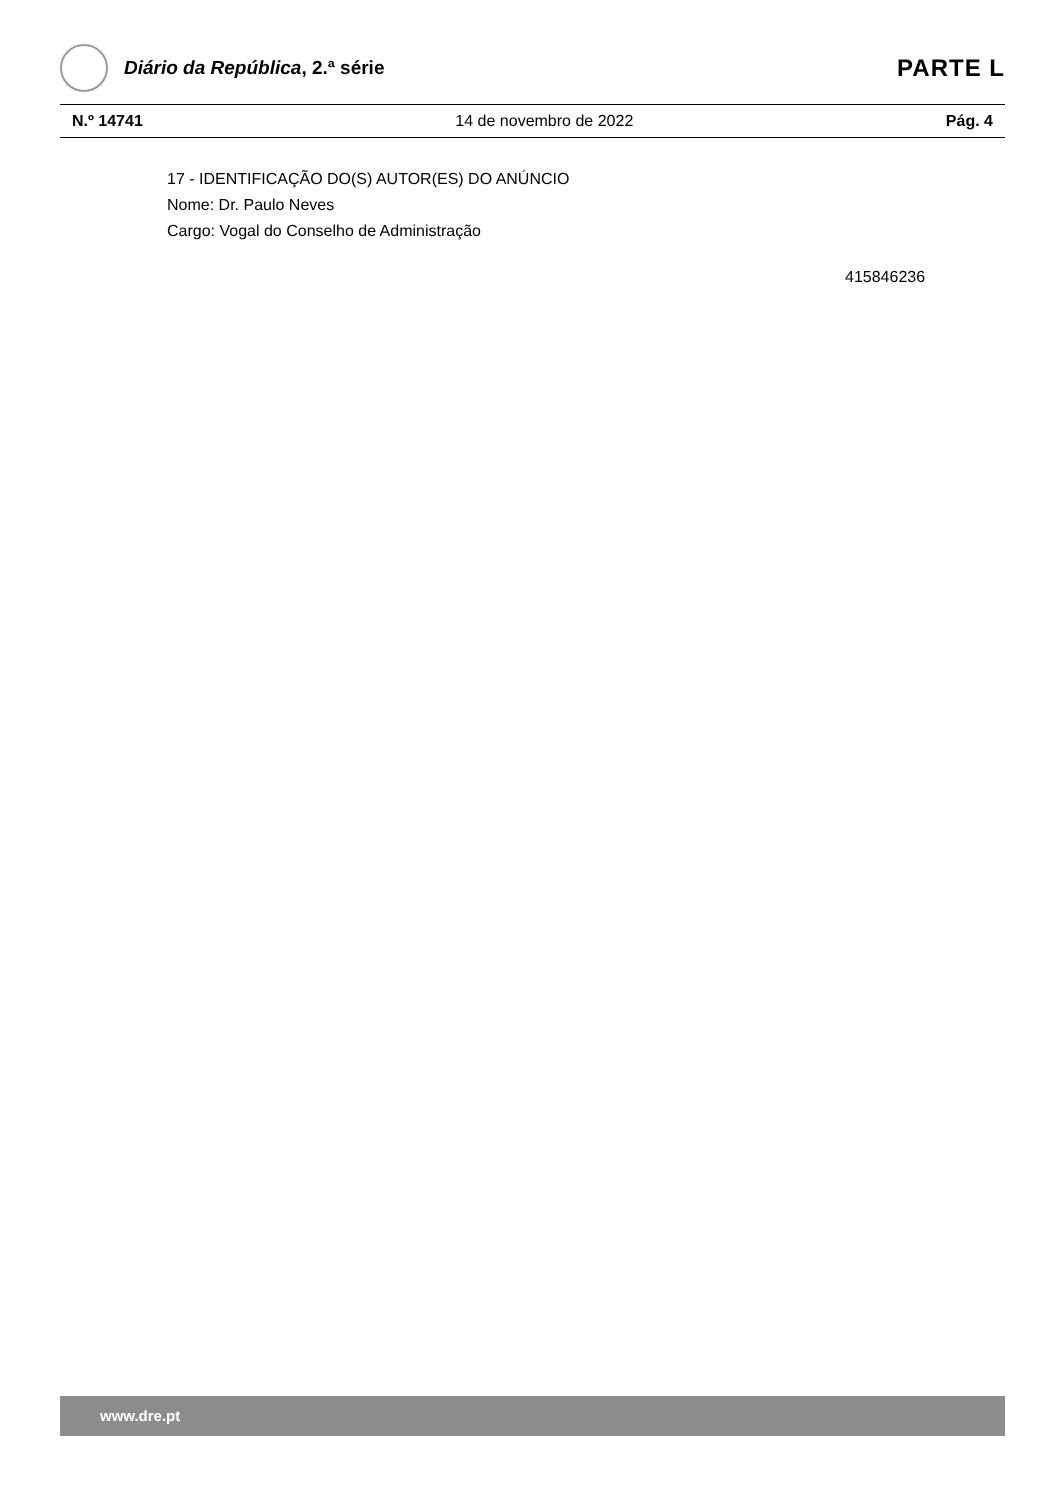Diário da República, 2.ª série
PARTE L
N.º 14741 14 de novembro de 2022 Pág. 4
17 - IDENTIFICAÇÃO DO(S) AUTOR(ES) DO ANÚNCIO
Nome: Dr. Paulo Neves
Cargo: Vogal do Conselho de Administração
415846236
www.dre.pt